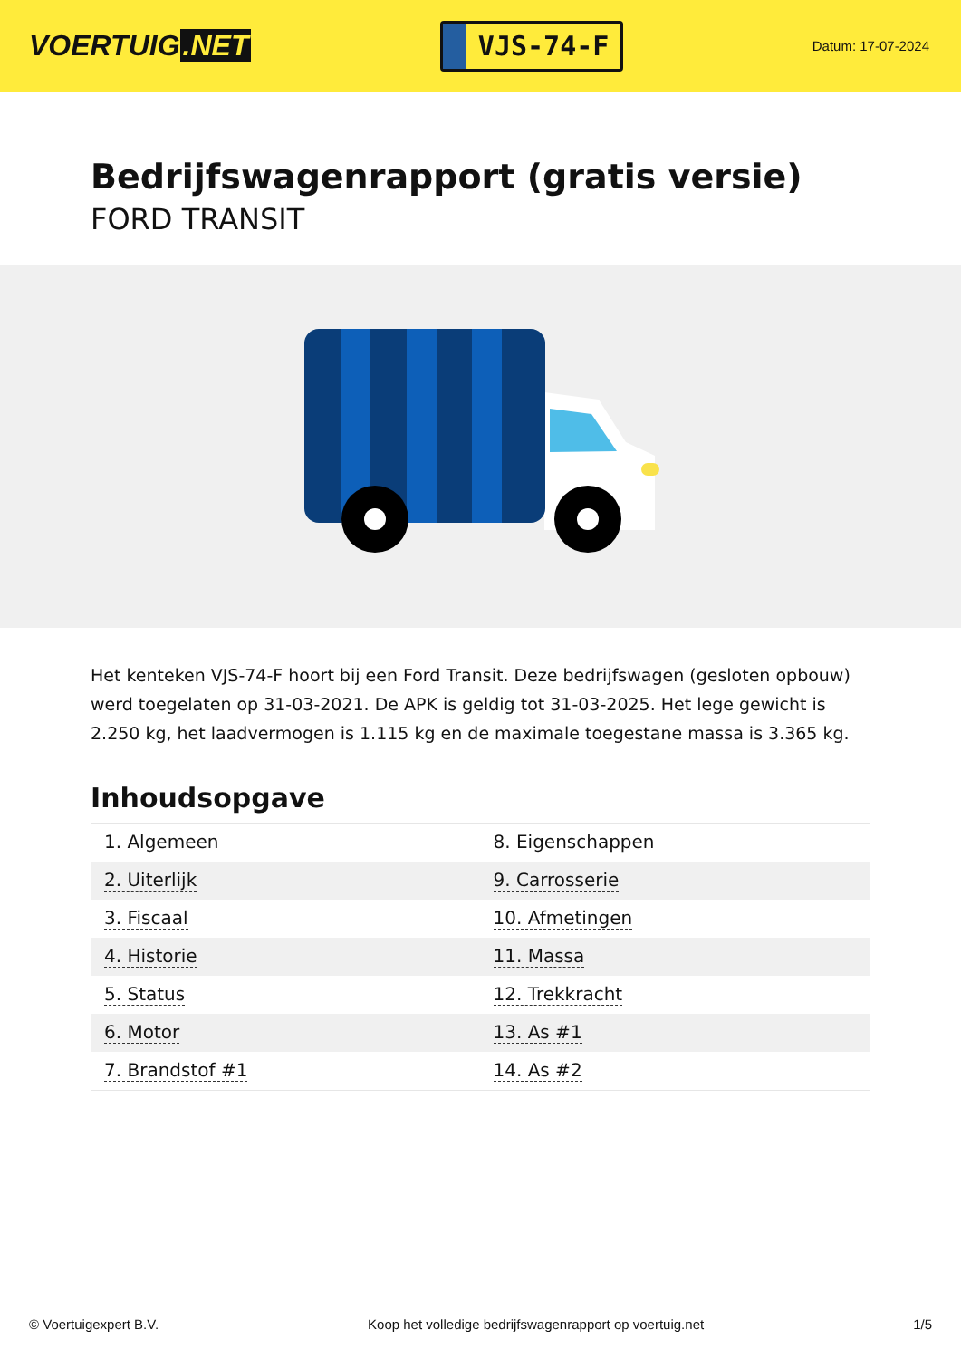VOERTUIG.NET
VJS-74-F
Datum: 17-07-2024
Bedrijfswagenrapport (gratis versie)
FORD TRANSIT
Het kenteken VJS-74-F hoort bij een Ford Transit. Deze bedrijfswagen (gesloten opbouw) werd toegelaten op 31-03-2021. De APK is geldig tot 31-03-2025. Het lege gewicht is 2.250 kg, het laadvermogen is 1.115 kg en de maximale toegestane massa is 3.365 kg.
Inhoudsopgave
| 1. Algemeen | 8. Eigenschappen |
| 2. Uiterlijk | 9. Carrosserie |
| 3. Fiscaal | 10. Afmetingen |
| 4. Historie | 11. Massa |
| 5. Status | 12. Trekkracht |
| 6. Motor | 13. As #1 |
| 7. Brandstof #1 | 14. As #2 |
© Voertuigexpert B.V. Koop het volledige bedrijfswagenrapport op voertuig.net 1/5